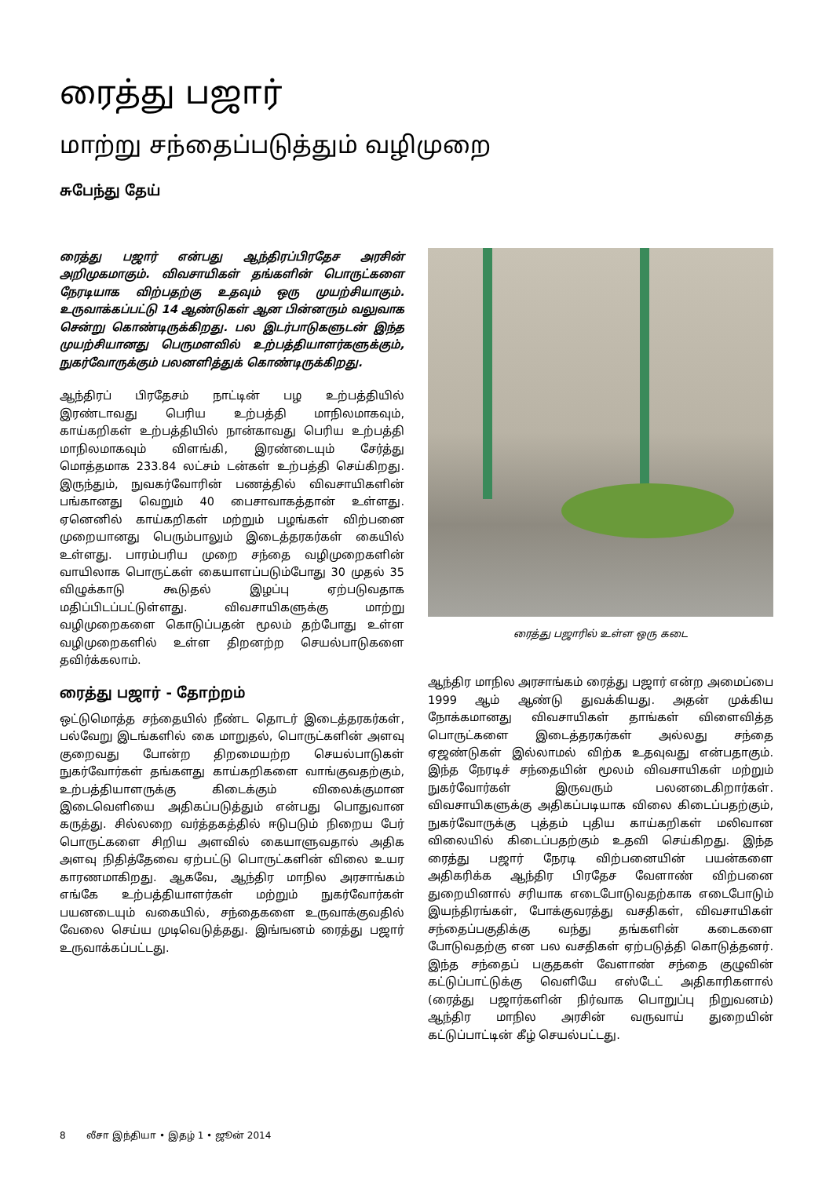ரைத்து பஜார்
மாற்று சந்தைப்படுத்தும் வழிமுறை
சுபேந்து தேய்
ரைத்து பஜார் என்பது ஆந்திரப்பிரதேச அரசின் அறிமுகமாகும். விவசாயிகள் தங்களின் பொருட்களை நேரடியாக விற்பதற்கு உதவும் ஒரு முயற்சியாகும். உருவாக்கப்பட்டு 14 ஆண்டுகள் ஆன பின்னரும் வலுவாக சென்று கொண்டிருக்கிறது. பல இடர்பாடுகளுடன் இந்த முயற்சியானது பெருமளவில் உற்பத்தியாளர்களுக்கும், நுகர்வோருக்கும் பலனளித்துக் கொண்டிருக்கிறது.
ஆந்திரப் பிரதேசம் நாட்டின் பழ உற்பத்தியில் இரண்டாவது பெரிய உற்பத்தி மாநிலமாகவும், காய்கறிகள் உற்பத்தியில் நான்காவது பெரிய உற்பத்தி மாநிலமாகவும் விளங்கி, இரண்டையும் சேர்த்து மொத்தமாக 233.84 லட்சம் டன்கள் உற்பத்தி செய்கிறது. இருந்தும், நுவகர்வோரின் பணத்தில் விவசாயிகளின் பங்கானது வெறும் 40 பைசாவாகத்தான் உள்ளது. ஏனெனில் காய்கறிகள் மற்றும் பழங்கள் விற்பனை முறையானது பெரும்பாலும் இடைத்தரகர்கள் கையில் உள்ளது. பாரம்பரிய முறை சந்தை வழிமுறைகளின் வாயிலாக பொருட்கள் கையாளப்படும்போது 30 முதல் 35 விழுக்காடு கூடுதல் இழப்பு ஏற்படுவதாக மதிப்பிடப்பட்டுள்ளது. விவசாயிகளுக்கு மாற்று வழிமுறைகளை கொடுப்பதன் மூலம் தற்போது உள்ள வழிமுறைகளில் உள்ள திறனற்ற செயல்பாடுகளை தவிர்க்கலாம்.
ரைத்து பஜார் - தோற்றம்
ஒட்டுமொத்த சந்தையில் நீண்ட தொடர் இடைத்தரகர்கள், பல்வேறு இடங்களில் கை மாறுதல், பொருட்களின் அளவு குறைவது போன்ற திறமையற்ற செயல்பாடுகள் நுகர்வோர்கள் தங்களது காய்கறிகளை வாங்குவதற்கும், உற்பத்தியாளருக்கு கிடைக்கும் விலைக்குமான இடைவெளியை அதிகப்படுத்தும் என்பது பொதுவான கருத்து. சில்லறை வர்த்தகத்தில் ஈடுபடும் நிறைய பேர் பொருட்களை சிறிய அளவில் கையாளுவதால் அதிக அளவு நிதித்தேவை ஏற்பட்டு பொருட்களின் விலை உயர காரணமாகிறது. ஆகவே, ஆந்திர மாநில அரசாங்கம் எங்கே உற்பத்தியாளர்கள் மற்றும் நுகர்வோர்கள் பயனடையும் வகையில், சந்தைகளை உருவாக்குவதில் வேலை செய்ய முடிவெடுத்தது. இங்ஙனம் ரைத்து பஜார் உருவாக்கப்பட்டது.
ரைத்து பஜாரில் உள்ள ஒரு கடை
ஆந்திர மாநில அரசாங்கம் ரைத்து பஜார் என்ற அமைப்பை 1999 ஆம் ஆண்டு துவக்கியது. அதன் முக்கிய நோக்கமானது விவசாயிகள் தாங்கள் விளைவித்த பொருட்களை இடைத்தரகர்கள் அல்லது சந்தை ஏஜண்டுகள் இல்லாமல் விற்க உதவுவது என்பதாகும். இந்த நேரடிச் சந்தையின் மூலம் விவசாயிகள் மற்றும் நுகர்வோர்கள் இருவரும் பலனடைகிறார்கள். விவசாயிகளுக்கு அதிகப்படியாக விலை கிடைப்பதற்கும், நுகர்வோருக்கு புத்தம் புதிய காய்கறிகள் மலிவான விலையில் கிடைப்பதற்கும் உதவி செய்கிறது. இந்த ரைத்து பஜார் நேரடி விற்பனையின் பயன்களை அதிகரிக்க ஆந்திர பிரதேச வேளாண் விற்பனை துறையினால் சரியாக எடைபோடுவதற்காக எடைபோடும் இயந்திரங்கள், போக்குவரத்து வசதிகள், விவசாயிகள் சந்தைப்பகுதிக்கு வந்து தங்களின் கடைகளை போடுவதற்கு என பல வசதிகள் ஏற்படுத்தி கொடுத்தனர். இந்த சந்தைப் பகுதகள் வேளாண் சந்தை குழுவின் கட்டுப்பாட்டுக்கு வெளியே எஸ்டேட் அதிகாரிகளால் (ரைத்து பஜார்களின் நிர்வாக பொறுப்பு நிறுவனம்) ஆந்திர மாநில அரசின் வருவாய் துறையின் கட்டுப்பாட்டின் கீழ் செயல்பட்டது.
8 லீசா இந்தியா • இதழ் 1 • ஜூன் 2014